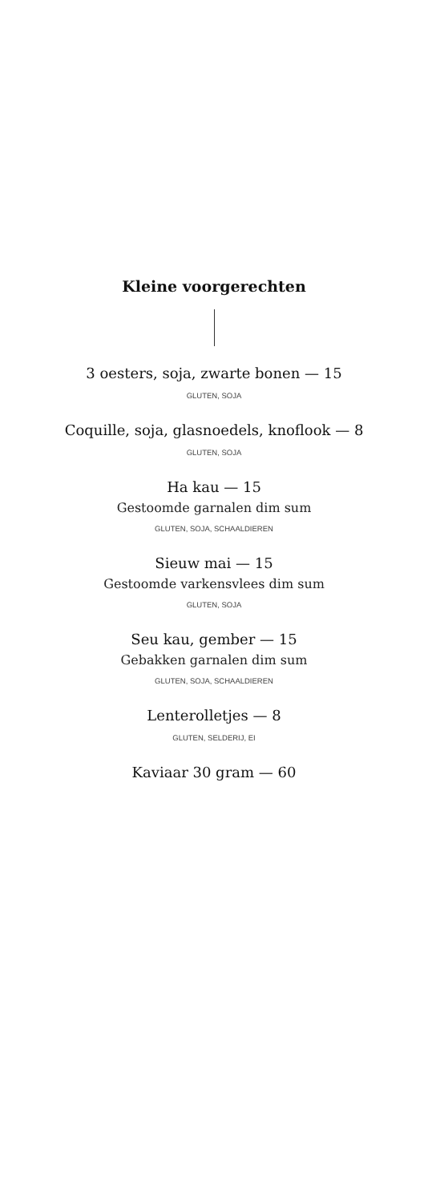Kleine voorgerechten
3 oesters, soja, zwarte bonen — 15
GLUTEN, SOJA
Coquille, soja, glasnoedels, knoflook — 8
GLUTEN, SOJA
Ha kau — 15
Gestoomde garnalen dim sum
GLUTEN, SOJA, SCHAALDIEREN
Sieuw mai — 15
Gestoomde varkensvlees dim sum
GLUTEN, SOJA
Seu kau, gember — 15
Gebakken garnalen dim sum
GLUTEN, SOJA, SCHAALDIEREN
Lenterolletjes — 8
GLUTEN, SELDERIJ, EI
Kaviaar 30 gram — 60